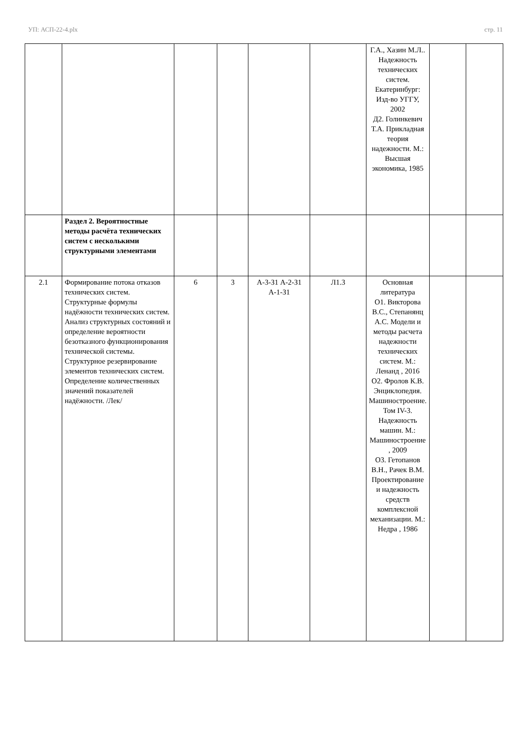УП: АСП-22-4.plx стр. 11
| | | | | | | Г.А., Хазин М.Л.. Надежность технических систем. Екатеринбург: Изд-во УГГУ, 2002 Д2. Голинкевич Т.А. Прикладная теория надежности. М.: Высшая экономика, 1985 | | |
| | Раздел 2. Вероятностные методы расчёта технических систем с несколькими структурными элементами | | | | | | | |
| 2.1 | Формирование потока отказов технических систем. Структурные формулы надёжности технических систем. Анализ структурных состояний и определение вероятности безотказного функционирования технической системы. Структурное резервирование элементов технических систем. Определение количественных значений показателей надёжности. /Лек/ | 6 | 3 | А-3-З1 А-2-З1 А-1-З1 | Л1.3 | Основная литература О1. Викторова В.С., Степанянц А.С. Модели и методы расчета надежности технических систем. М.: Ленанд , 2016 О2. Фролов К.В. Энциклопедия. Машиностроение. Том IV-3. Надежность машин. М.: Машиностроение , 2009 О3. Гетопанов В.Н., Рачек В.М. Проектирование и надежность средств комплексной механизации. М.: Недра , 1986 | | |